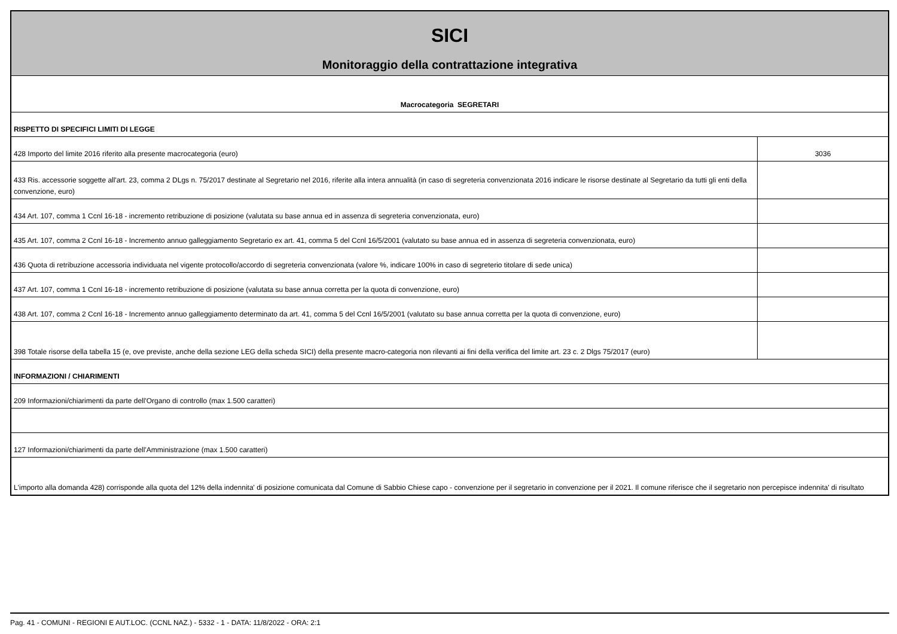| SICI Monitoraggio della contrattazione integrativa | |
| Macrocategoria SEGRETARI | |
| RISPETTO DI SPECIFICI LIMITI DI LEGGE | |
| 428 Importo del limite 2016 riferito alla presente macrocategoria (euro) | 3036 |
| 433 Ris. accessorie soggette all'art. 23, comma 2 DLgs n. 75/2017 destinate al Segretario nel 2016, riferite alla intera annualità (in caso di segreteria convenzionata 2016 indicare le risorse destinate al Segretario da tutti gli enti della convenzione, euro) | |
| 434 Art. 107, comma 1 Ccnl 16-18 - incremento retribuzione di posizione (valutata su base annua ed in assenza di segreteria convenzionata, euro) | |
| 435 Art. 107, comma 2 Ccnl 16-18 - Incremento annuo galleggiamento Segretario ex art. 41, comma 5 del Ccnl 16/5/2001 (valutato su base annua ed in assenza di segreteria convenzionata, euro) | |
| 436 Quota di retribuzione accessoria individuata nel vigente protocollo/accordo di segreteria convenzionata (valore %, indicare 100% in caso di segreterio titolare di sede unica) | |
| 437 Art. 107, comma 1 Ccnl 16-18 - incremento retribuzione di posizione (valutata su base annua corretta per la quota di convenzione, euro) | |
| 438 Art. 107, comma 2 Ccnl 16-18 - Incremento annuo galleggiamento determinato da art. 41, comma 5 del Ccnl 16/5/2001 (valutato su base annua corretta per la quota di convenzione, euro) | |
| 398 Totale risorse della tabella 15 (e, ove previste, anche della sezione LEG della scheda SICI) della presente macro-categoria non rilevanti ai fini della verifica del limite art. 23 c. 2 Dlgs 75/2017 (euro) | |
| INFORMAZIONI / CHIARIMENTI | |
| 209 Informazioni/chiarimenti da parte dell'Organo di controllo (max 1.500 caratteri) | |
| 127 Informazioni/chiarimenti da parte dell'Amministrazione (max 1.500 caratteri) | |
| L'importo alla domanda 428) corrisponde alla quota del 12% della indennita' di posizione comunicata dal Comune di Sabbio Chiese capo - convenzione per il segretario in convenzione per il 2021. Il comune riferisce che il segretario non percepisce indennita' di risultato | |
Pag. 41 - COMUNI - REGIONI E AUT.LOC. (CCNL NAZ.) - 5332 - 1 - DATA: 11/8/2022 - ORA: 2:1